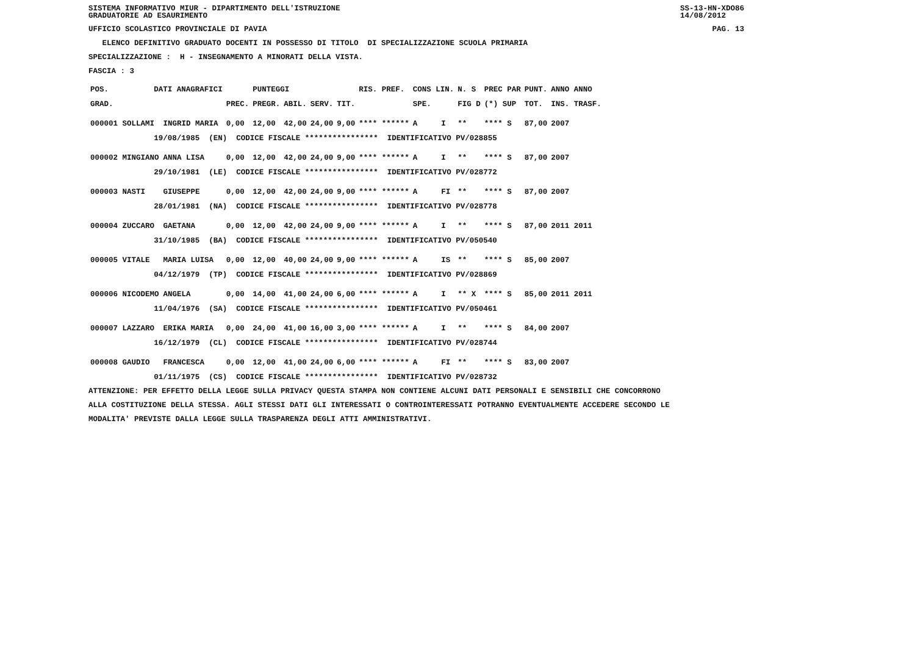SISTEMA INFORMATIVO MIUR - DIPARTIMENTO DELL'ISTRUZIONE
GRADUATORIE AD ESAURIMENTO SS-13-HN-XDO86
14/08/2012
UFFICIO SCOLASTICO PROVINCIALE DI PAVIA PAG. 13
ELENCO DEFINITIVO GRADUATO DOCENTI IN POSSESSO DI TITOLO DI SPECIALIZZAZIONE SCUOLA PRIMARIA
SPECIALIZZAZIONE : H - INSEGNAMENTO A MINORATI DELLA VISTA.
FASCIA : 3
| POS. | DATI ANAGRAFICI | | | PUNTEGGI | | | | RIS. PREF. | CONS LIN. | | N. S | PREC PAR | PUNT. | ANNO ANNO |
| --- | --- | --- | --- | --- | --- | --- | --- | --- | --- | --- | --- | --- | --- | --- |
| GRAD. | | | PREC. | PREGR. | ABIL. | SERV. | TIT. | | SPE. | | FIG D | (*) SUP | TOT. | INS. TRASF. |
| 000001 SOLLAMI | | INGRID MARIA | 0,00 | 12,00 | 42,00 | 24,00 | 9,00 | **** ****** | A | I | ** | **** S | 87,00 | 2007 |
| | 19/08/1985 (EN) CODICE FISCALE **************** IDENTIFICATIVO PV/028855 | | | | | | | | | | | | | |
| 000002 MINGIANO | | ANNA LISA | 0,00 | 12,00 | 42,00 | 24,00 | 9,00 | **** ****** | A | I | ** | **** S | 87,00 | 2007 |
| | 29/10/1981 (LE) CODICE FISCALE **************** IDENTIFICATIVO PV/028772 | | | | | | | | | | | | | |
| 000003 NASTI | | GIUSEPPE | 0,00 | 12,00 | 42,00 | 24,00 | 9,00 | **** ****** | A | FI | ** | **** S | 87,00 | 2007 |
| | 28/01/1981 (NA) CODICE FISCALE **************** IDENTIFICATIVO PV/028778 | | | | | | | | | | | | | |
| 000004 ZUCCARO | | GAETANA | 0,00 | 12,00 | 42,00 | 24,00 | 9,00 | **** ****** | A | I | ** | **** S | 87,00 | 2011 2011 |
| | 31/10/1985 (BA) CODICE FISCALE **************** IDENTIFICATIVO PV/050540 | | | | | | | | | | | | | |
| 000005 VITALE | | MARIA LUISA | 0,00 | 12,00 | 40,00 | 24,00 | 9,00 | **** ****** | A | IS | ** | **** S | 85,00 | 2007 |
| | 04/12/1979 (TP) CODICE FISCALE **************** IDENTIFICATIVO PV/028869 | | | | | | | | | | | | | |
| 000006 NICODEMO | | ANGELA | 0,00 | 14,00 | 41,00 | 24,00 | 6,00 | **** ****** | A | I | ** X | **** S | 85,00 | 2011 2011 |
| | 11/04/1976 (SA) CODICE FISCALE **************** IDENTIFICATIVO PV/050461 | | | | | | | | | | | | | |
| 000007 LAZZARO | | ERIKA MARIA | 0,00 | 24,00 | 41,00 | 16,00 | 3,00 | **** ****** | A | I | ** | **** S | 84,00 | 2007 |
| | 16/12/1979 (CL) CODICE FISCALE **************** IDENTIFICATIVO PV/028744 | | | | | | | | | | | | | |
| 000008 GAUDIO | | FRANCESCA | 0,00 | 12,00 | 41,00 | 24,00 | 6,00 | **** ****** | A | FI | ** | **** S | 83,00 | 2007 |
| | 01/11/1975 (CS) CODICE FISCALE **************** IDENTIFICATIVO PV/028732 | | | | | | | | | | | | | |
ATTENZIONE: PER EFFETTO DELLA LEGGE SULLA PRIVACY QUESTA STAMPA NON CONTIENE ALCUNI DATI PERSONALI E SENSIBILI CHE CONCORRONO
ALLA COSTITUZIONE DELLA STESSA. AGLI STESSI DATI GLI INTERESSATI O CONTROINTERESSATI POTRANNO EVENTUALMENTE ACCEDERE SECONDO LE
MODALITA' PREVISTE DALLA LEGGE SULLA TRASPARENZA DEGLI ATTI AMMINISTRATIVI.